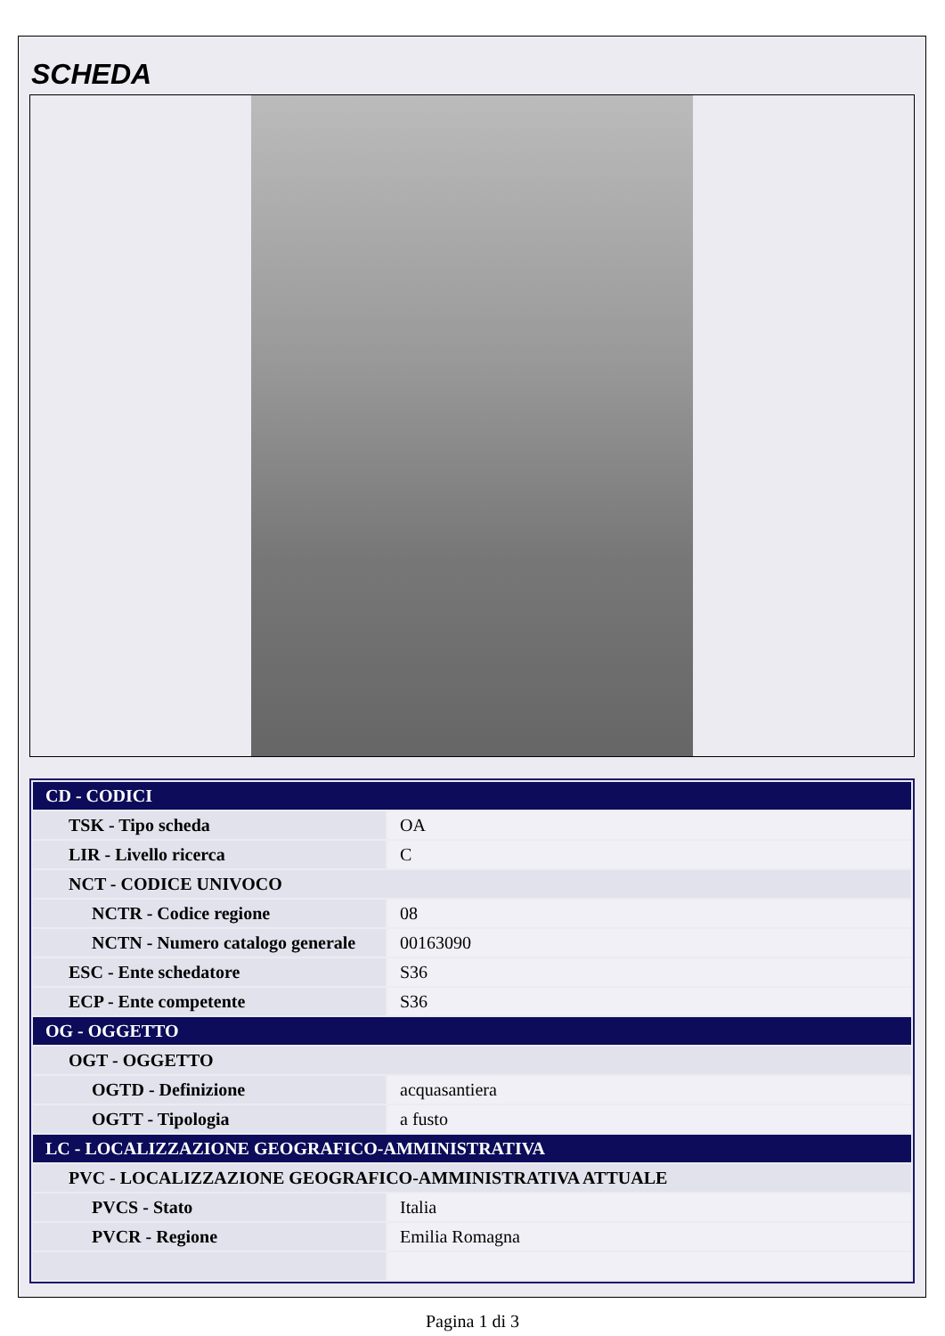SCHEDA
| CD - CODICI | |
| TSK - Tipo scheda | OA |
| LIR - Livello ricerca | C |
| NCT - CODICE UNIVOCO | |
| NCTR - Codice regione | 08 |
| NCTN - Numero catalogo generale | 00163090 |
| ESC - Ente schedatore | S36 |
| ECP - Ente competente | S36 |
| OG - OGGETTO | |
| OGT - OGGETTO | |
| OGTD - Definizione | acquasantiera |
| OGTT - Tipologia | a fusto |
| LC - LOCALIZZAZIONE GEOGRAFICO-AMMINISTRATIVA | |
| PVC - LOCALIZZAZIONE GEOGRAFICO-AMMINISTRATIVA ATTUALE | |
| PVCS - Stato | Italia |
| PVCR - Regione | Emilia Romagna |
Pagina 1 di 3